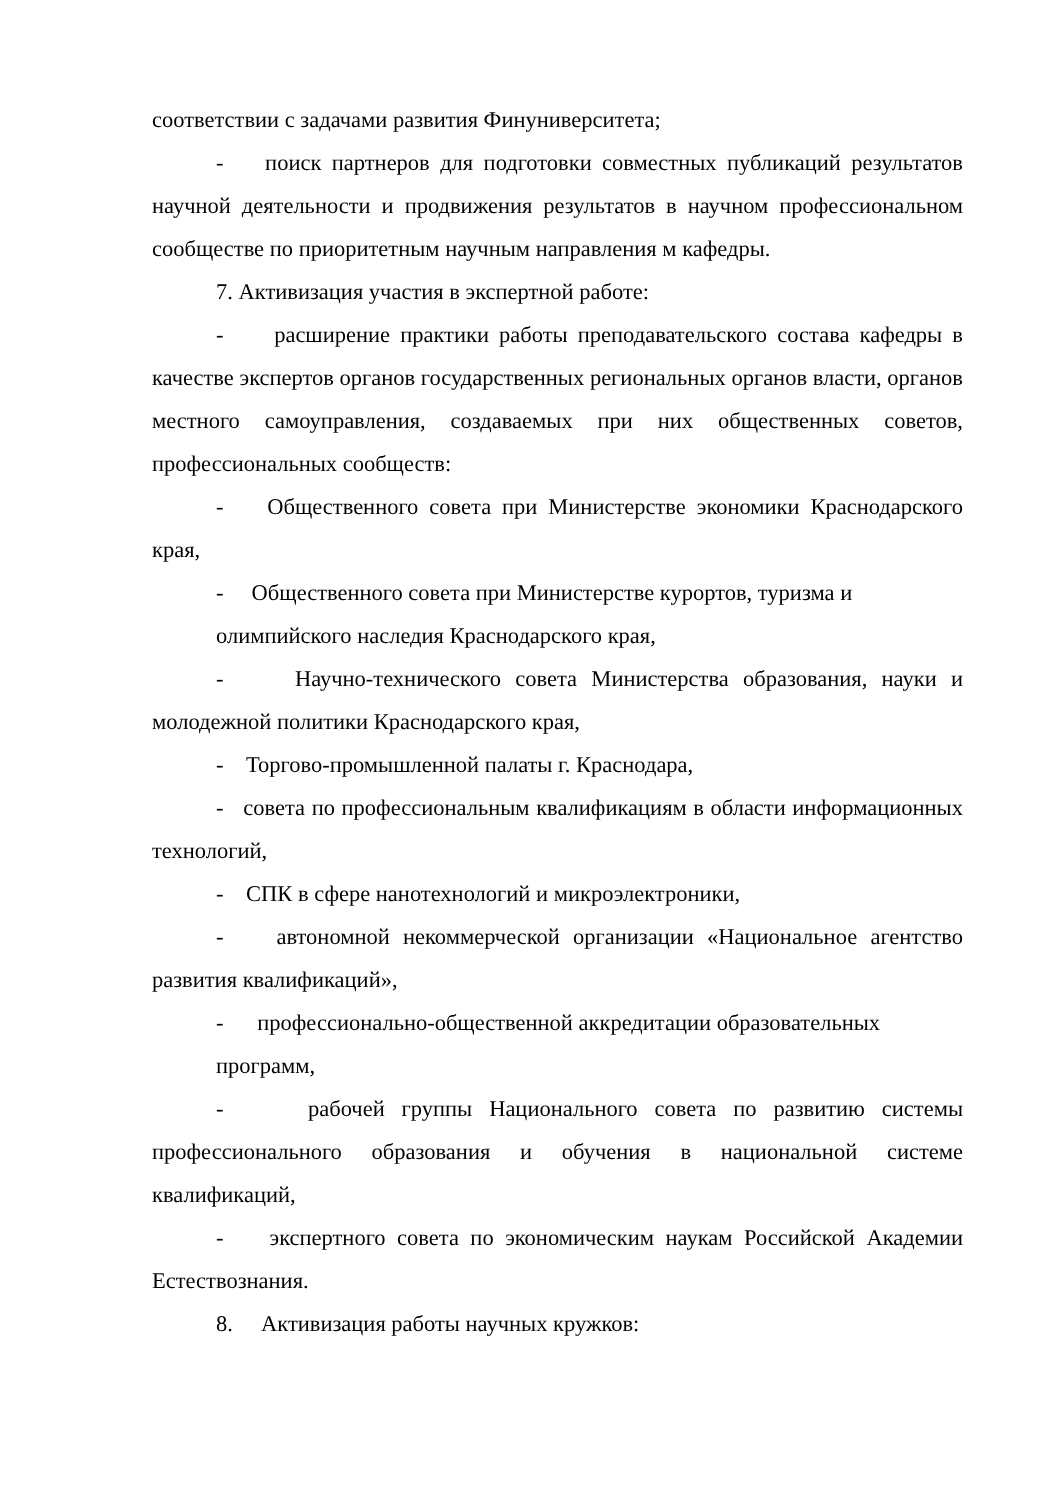соответствии с задачами развития Финуниверситета;
- поиск партнеров для подготовки совместных публикаций результатов научной деятельности и продвижения результатов в научном профессиональном сообществе по приоритетным научным направления м кафедры.
7. Активизация участия в экспертной работе:
- расширение практики работы преподавательского состава кафедры в качестве экспертов органов государственных региональных органов власти, органов местного самоуправления, создаваемых при них общественных советов, профессиональных сообществ:
- Общественного совета при Министерстве экономики Краснодарского края,
- Общественного совета при Министерстве курортов, туризма и
олимпийского наследия Краснодарского края,
- Научно-технического совета Министерства образования, науки и молодежной политики Краснодарского края,
- Торгово-промышленной палаты г. Краснодара,
- совета по профессиональным квалификациям в области информационных технологий,
- СПК в сфере нанотехнологий и микроэлектроники,
- автономной некоммерческой организации «Национальное агентство развития квалификаций»,
- профессионально-общественной аккредитации образовательных
программ,
- рабочей группы Национального совета по развитию системы профессионального образования и обучения в национальной системе квалификаций,
- экспертного совета по экономическим наукам Российской Академии Естествознания.
8. Активизация работы научных кружков: